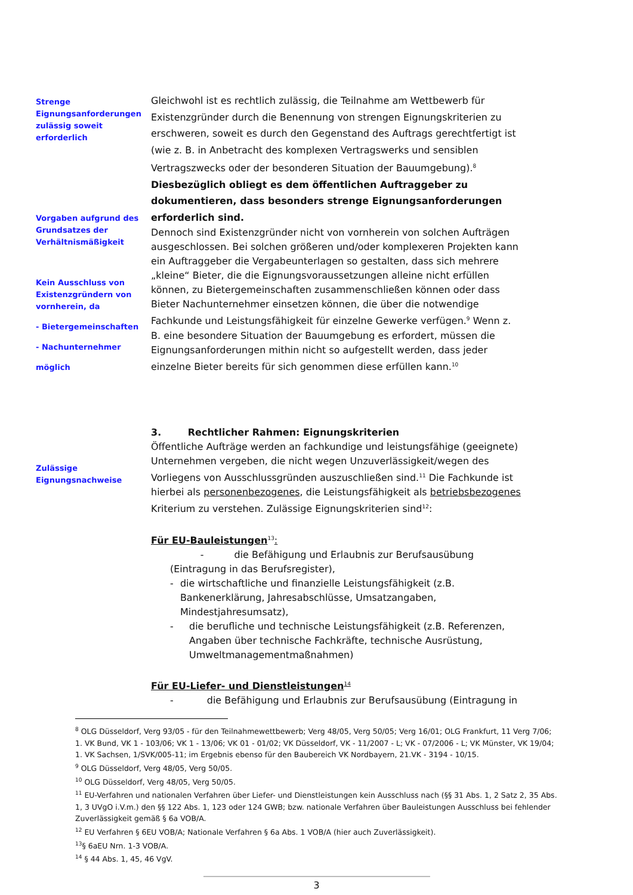Strenge Eignungsanforderungen zulässig soweit erforderlich
Vorgaben aufgrund des Grundsatzes der Verhältnismäßigkeit
Kein Ausschluss von Existenzgründern von vornherein, da
- Bietergemeinschaften
- Nachunternehmer
möglich
Gleichwohl ist es rechtlich zulässig, die Teilnahme am Wettbewerb für Existenzgründer durch die Benennung von strengen Eignungskriterien zu erschweren, soweit es durch den Gegenstand des Auftrags gerechtfertigt ist (wie z. B. in Anbetracht des komplexen Vertragswerks und sensiblen Vertragszwecks oder der besonderen Situation der Bauumgebung).<sup>8</sup> Diesbezüglich obliegt es dem öffentlichen Auftraggeber zu dokumentieren, dass besonders strenge Eignungsanforderungen erforderlich sind.
Dennoch sind Existenzgründer nicht von vornherein von solchen Aufträgen ausgeschlossen. Bei solchen größeren und/oder komplexeren Projekten kann ein Auftraggeber die Vergabeunterlagen so gestalten, dass sich mehrere „kleine“ Bieter, die die Eignungsvoraussetzungen alleine nicht erfüllen können, zu Bietergemeinschaften zusammenschließen können oder dass Bieter Nachunternehmer einsetzen können, die über die notwendige Fachkunde und Leistungsfähigkeit für einzelne Gewerke verfügen.<sup>9</sup> Wenn z. B. eine besondere Situation der Bauumgebung es erfordert, müssen die Eignungsanforderungen mithin nicht so aufgestellt werden, dass jeder einzelne Bieter bereits für sich genommen diese erfüllen kann.<sup>10</sup>
Zulässige Eignungsnachweise
3. Rechtlicher Rahmen: Eignungskriterien
Öffentliche Aufträge werden an fachkundige und leistungsfähige (geeignete) Unternehmen vergeben, die nicht wegen Unzuverlässigkeit/wegen des Vorliegens von Ausschlussgründen auszuschließen sind.<sup>11</sup> Die Fachkunde ist hierbei als personenbezogenes, die Leistungsfähigkeit als betriebsbezogenes Kriterium zu verstehen. Zulässige Eignungskriterien sind<sup>12</sup>:
Für EU-Bauleistungen<sup>13</sup>:
- die Befähigung und Erlaubnis zur Berufsausübung (Eintragung in das Berufsregister),
- die wirtschaftliche und finanzielle Leistungsfähigkeit (z.B. Bankenerklärung, Jahresabschlüsse, Umsatzangaben, Mindestjahresumsatz),
- die berufliche und technische Leistungsfähigkeit (z.B. Referenzen, Angaben über technische Fachkräfte, technische Ausrüstung, Umweltmanagementmaßnahmen)
Für EU-Liefer- und Dienstleistungen<sup>14</sup>
- die Befähigung und Erlaubnis zur Berufsausübung (Eintragung in
<sup>8</sup> OLG Düsseldorf, Verg 93/05 - für den Teilnahmewettbewerb; Verg 48/05, Verg 50/05; Verg 16/01; OLG Frankfurt, 11 Verg 7/06; 1. VK Bund, VK 1 - 103/06; VK 1 - 13/06; VK 01 - 01/02; VK Düsseldorf, VK - 11/2007 - L; VK - 07/2006 - L; VK Münster, VK 19/04; 1. VK Sachsen, 1/SVK/005-11; im Ergebnis ebenso für den Baubereich VK Nordbayern, 21.VK - 3194 - 10/15.
<sup>9</sup> OLG Düsseldorf, Verg 48/05, Verg 50/05.
<sup>10</sup> OLG Düsseldorf, Verg 48/05, Verg 50/05.
<sup>11</sup> EU-Verfahren und nationalen Verfahren über Liefer- und Dienstleistungen kein Ausschluss nach (§§ 31 Abs. 1, 2 Satz 2, 35 Abs. 1, 3 UVgO i.V.m.) den §§ 122 Abs. 1, 123 oder 124 GWB; bzw. nationale Verfahren über Bauleistungen Ausschluss bei fehlender Zuverlässigkeit gemäß § 6a VOB/A.
<sup>12</sup> EU Verfahren § 6EU VOB/A; Nationale Verfahren § 6a Abs. 1 VOB/A (hier auch Zuverlässigkeit).
<sup>13</sup> § 6aEU Nrn. 1-3 VOB/A.
<sup>14</sup> § 44 Abs. 1, 45, 46 VgV.
3